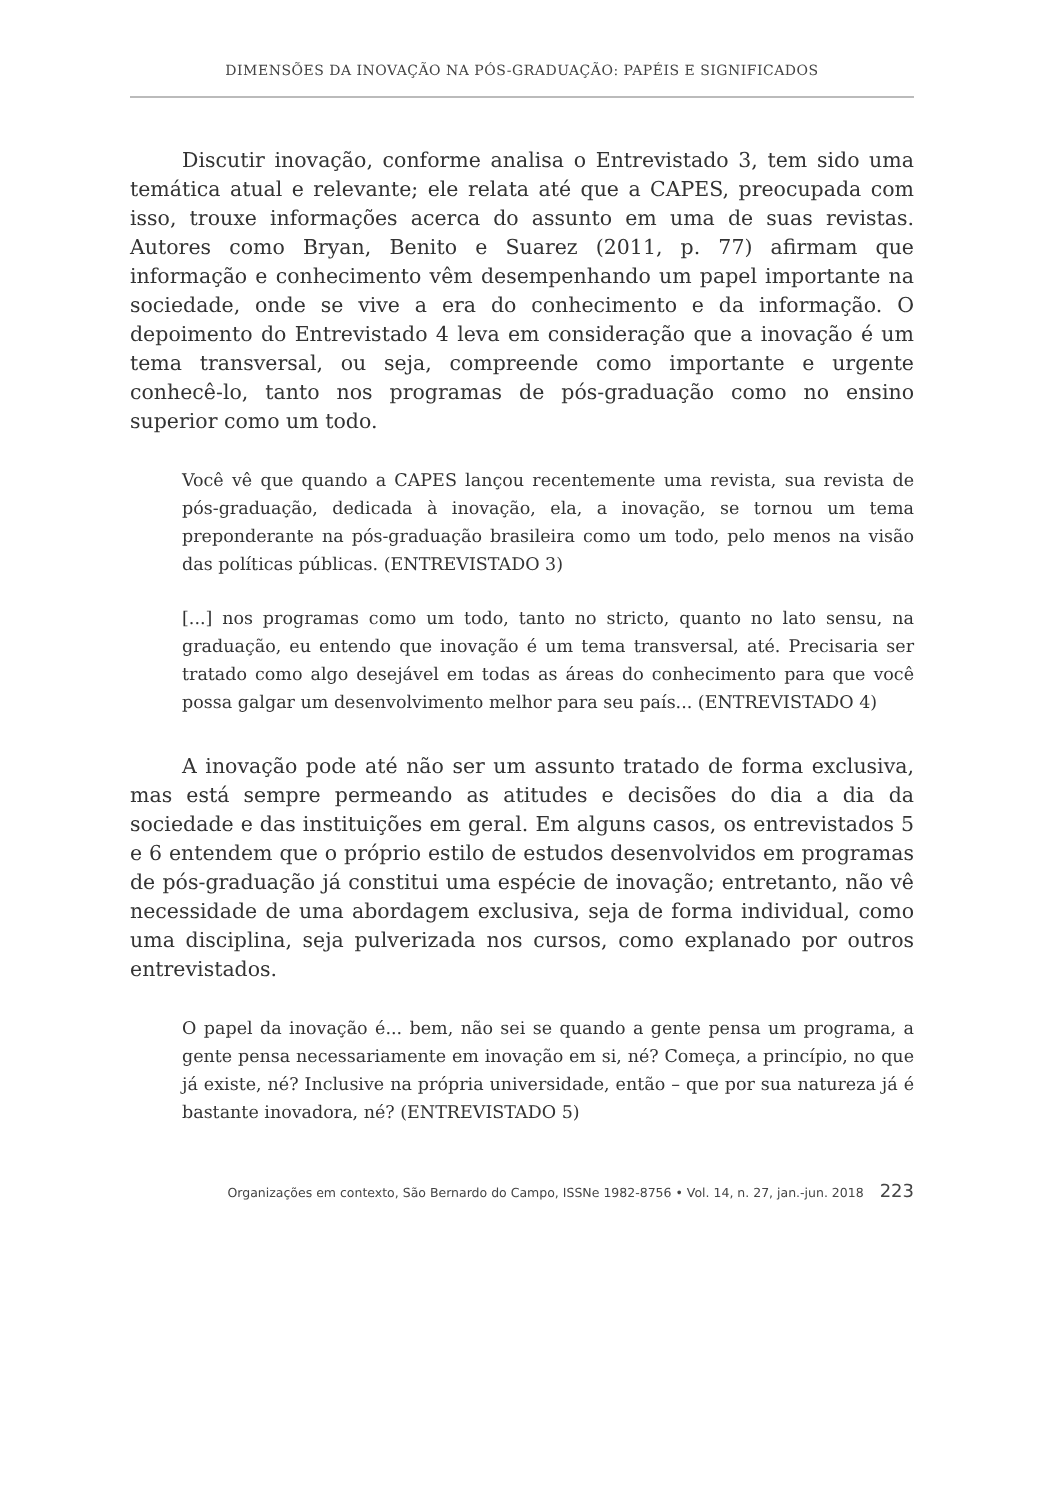DIMENSÕES DA INOVAÇÃO NA PÓS-GRADUAÇÃO: PAPÉIS E SIGNIFICADOS
Discutir inovação, conforme analisa o Entrevistado 3, tem sido uma temática atual e relevante; ele relata até que a CAPES, preocupada com isso, trouxe informações acerca do assunto em uma de suas revistas. Autores como Bryan, Benito e Suarez (2011, p. 77) afirmam que informação e conhecimento vêm desempenhando um papel importante na sociedade, onde se vive a era do conhecimento e da informação. O depoimento do Entrevistado 4 leva em consideração que a inovação é um tema transversal, ou seja, compreende como importante e urgente conhecê-lo, tanto nos programas de pós-graduação como no ensino superior como um todo.
Você vê que quando a CAPES lançou recentemente uma revista, sua revista de pós-graduação, dedicada à inovação, ela, a inovação, se tornou um tema preponderante na pós-graduação brasileira como um todo, pelo menos na visão das políticas públicas. (ENTREVISTADO 3)
[...] nos programas como um todo, tanto no stricto, quanto no lato sensu, na graduação, eu entendo que inovação é um tema transversal, até. Precisaria ser tratado como algo desejável em todas as áreas do conhecimento para que você possa galgar um desenvolvimento melhor para seu país... (ENTREVISTADO 4)
A inovação pode até não ser um assunto tratado de forma exclusiva, mas está sempre permeando as atitudes e decisões do dia a dia da sociedade e das instituições em geral. Em alguns casos, os entrevistados 5 e 6 entendem que o próprio estilo de estudos desenvolvidos em programas de pós-graduação já constitui uma espécie de inovação; entretanto, não vê necessidade de uma abordagem exclusiva, seja de forma individual, como uma disciplina, seja pulverizada nos cursos, como explanado por outros entrevistados.
O papel da inovação é... bem, não sei se quando a gente pensa um programa, a gente pensa necessariamente em inovação em si, né? Começa, a princípio, no que já existe, né? Inclusive na própria universidade, então – que por sua natureza já é bastante inovadora, né? (ENTREVISTADO 5)
Organizações em contexto, São Bernardo do Campo, ISSNe 1982-8756 • Vol. 14, n. 27, jan.-jun. 2018 223